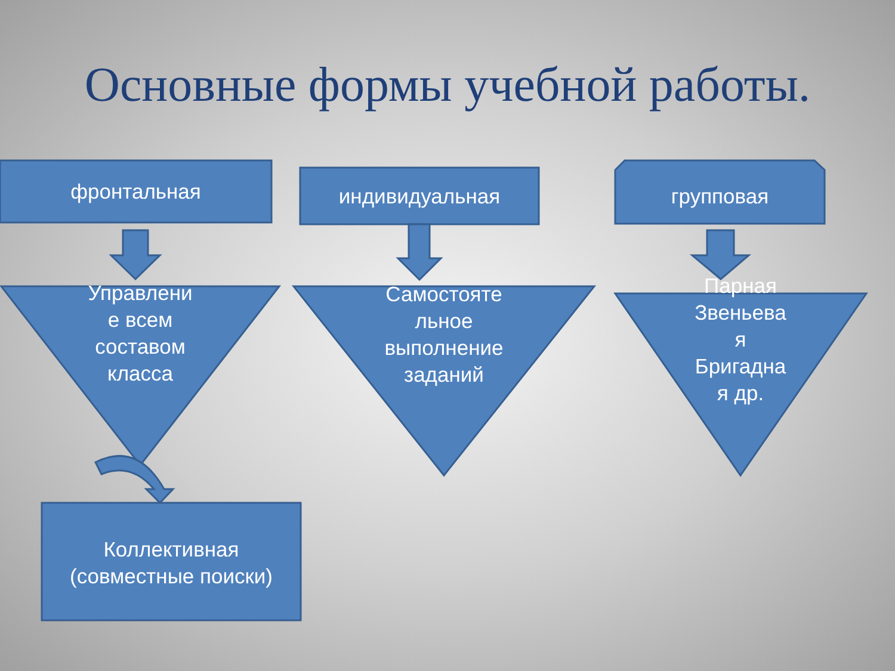Основные формы учебной работы.
фронтальная индивидуальная групповая
Управлени е всем составом класса
Самостояте льное выполнение заданий
Парная Звеньева я Бригадна я др.
Коллективная (совместные поиски)